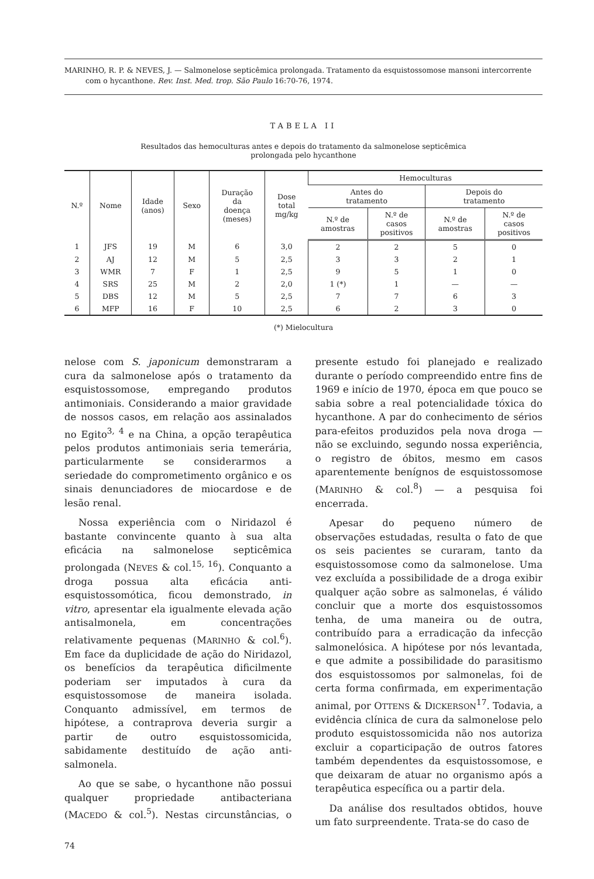MARINHO, R. P. & NEVES, J. — Salmonelose septicêmica prolongada. Tratamento da esquistossomose mansoni intercorrente com o hycanthone. Rev. Inst. Med. trop. São Paulo 16:70-76, 1974.
TABELA II
Resultados das hemoculturas antes e depois do tratamento da salmonelose septicêmica
prolongada pelo hycanthone
| N.º | Nome | Idade (anos) | Sexo | Duração da doença (meses) | Dose total mg/kg | Hemoculturas | | | |
| --- | --- | --- | --- | --- | --- | --- | --- | --- | --- |
| | | | | | | Antes do tratamento | | Depois do tratamento | |
| | | | | | | N.º de amostras | N.º de casos positivos | N.º de amostras | N.º de casos positivos |
| 1 | JFS | 19 | M | 6 | 3,0 | 2 | 2 | 5 | 0 |
| 2 | AJ | 12 | M | 5 | 2,5 | 3 | 3 | 2 | 1 |
| 3 | WMR | 7 | F | 1 | 2,5 | 9 | 5 | 1 | 0 |
| 4 | SRS | 25 | M | 2 | 2,0 | 1 (*) | 1 | — | — |
| 5 | DBS | 12 | M | 5 | 2,5 | 7 | 7 | 6 | 3 |
| 6 | MFP | 16 | F | 10 | 2,5 | 6 | 2 | 3 | 0 |
(*) Mielocultura
nelose com S. japonicum demonstraram a cura da salmonelose após o tratamento da esquistossomose, empregando produtos antimoniais. Considerando a maior gravidade de nossos casos, em relação aos assinalados no Egito<sup>3, 4</sup> e na China, a opção terapêutica pelos produtos antimoniais seria temerária, particularmente se considerarmos a seriedade do comprometimento orgânico e os sinais denunciadores de miocardose e de lesão renal.
Nossa experiência com o Niridazol é bastante convincente quanto à sua alta eficácia na salmonelose septicêmica prolongada (NEVES & col.<sup>15, 16</sup>). Conquanto a droga possua alta eficácia anti-esquistossomótica, ficou demonstrado, in vitro, apresentar ela igualmente elevada ação antisalmonela, em concentrações relativamente pequenas (MARINHO & col.<sup>6</sup>). Em face da duplicidade de ação do Niridazol, os benefícios da terapêutica dificilmente poderiam ser imputados à cura da esquistossomose de maneira isolada. Conquanto admissível, em termos de hipótese, a contraprova deveria surgir a partir de outro esquistossomicida, sabidamente destituído de ação anti-salmonela.
Ao que se sabe, o hycanthone não possui qualquer propriedade antibacteriana (MACEDO & col.<sup>5</sup>). Nestas circunstâncias, o presente estudo foi planejado e realizado durante o período compreendido entre fins de 1969 e início de 1970, época em que pouco se sabia sobre a real potencialidade tóxica do hycanthone. A par do conhecimento de sérios para-efeitos produzidos pela nova droga — não se excluindo, segundo nossa experiência, o registro de óbitos, mesmo em casos aparentemente benígnos de esquistossomose (MARINHO & col.<sup>8</sup>) — a pesquisa foi encerrada.
Apesar do pequeno número de observações estudadas, resulta o fato de que os seis pacientes se curaram, tanto da esquistossomose como da salmonelose. Uma vez excluída a possibilidade de a droga exibir qualquer ação sobre as salmonelas, é válido concluir que a morte dos esquistossomos tenha, de uma maneira ou de outra, contribuído para a erradicação da infecção salmonelósica. A hipótese por nós levantada, e que admite a possibilidade do parasitismo dos esquistossomos por salmonelas, foi de certa forma confirmada, em experimentação animal, por OTTENS & DICKERSON<sup>17</sup>. Todavia, a evidência clínica de cura da salmonelose pelo produto esquistossomicida não nos autoriza excluir a coparticipação de outros fatores também dependentes da esquistossomose, e que deixaram de atuar no organismo após a terapêutica específica ou a partir dela.
Da análise dos resultados obtidos, houve um fato surpreendente. Trata-se do caso de
74